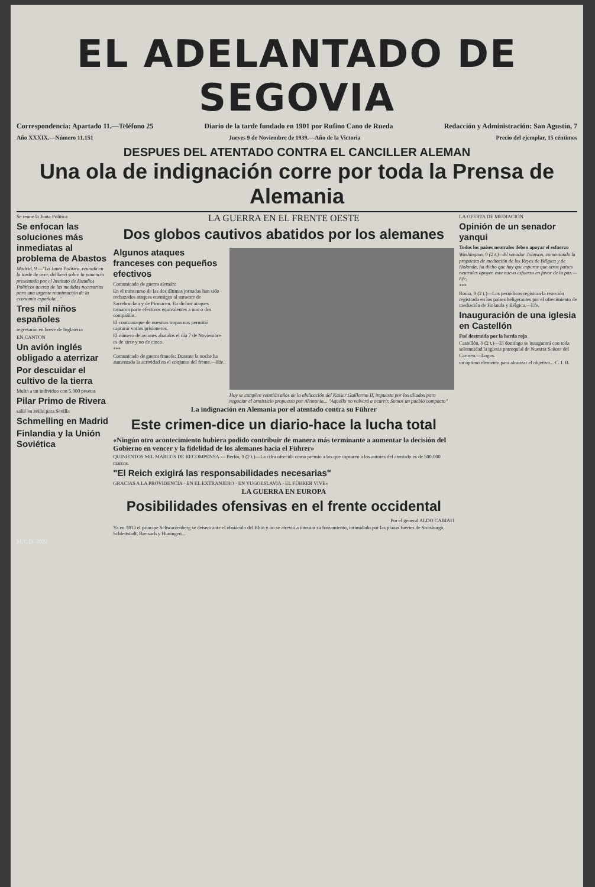EL ADELANTADO DE SEGOVIA
Correspondencia: Apartado 11.—Teléfono 25 Diario de la tarde fundado en 1901 por Rufino Cano de Rueda Redacción y Administración: San Agustín, 7
Año XXXIX.—Número 11.151 Jueves 9 de Noviembre de 1939.—Año de la Victoria Precio del ejemplar, 15 céntimos
DESPUES DEL ATENTADO CONTRA EL CANCILLER ALEMAN
Una ola de indignación corre por toda la Prensa de Alemania
Se reune la Junta Política
Se enfocan las soluciones más inmediatas al problema de Abastos
Madrid, 9.—"La Junta Política, reunida en la tarde de ayer, deliberó sobre la ponencia presentada por el Instituto de Estudios Políticos acerca de las medidas necesarias para una urgente reanimación de la economía española..."
Tres mil niños españoles
regresarán en breve de Inglaterra
EN CANTON
Un avión inglés obligado a aterrizar
Por descuidar el cultivo de la tierra
Multa a un individuo con 5.000 pesetas
Pilar Primo de Rivera
salió en avión para Sevilla
Schmelling en Madrid
Finlandia y la Unión Soviética
LA GUERRA EN EL FRENTE OESTE
Dos globos cautivos abatidos por los alemanes
Algunos ataques franceses con pequeños efectivos
Comunicado de guerra alemán:
En el transcurso de las dos últimas jornadas han sido rechazados ataques enemigos al suroeste de Sarrebrucken y de Pirmacen. En dichos ataques tomaron parte efectivos equivalentes a uno o dos compañías.
El contraataque de nuestras tropas nos permitió capturar varios prisioneros.
El número de aviones abatidos el día 7 de Noviembre es de siete y no de cinco.
***
Comunicado de guerra francés: Durante la noche ha aumentado la actividad en el conjunto del frente.—Efe.
Hoy se cumplen veintiún años de la abdicación del Kaiser Guillermo II, impuesta por los aliados para negociar el armisticio propuesto por Alemania... "Aquello no volverá a ocurrir. Somos un pueblo compacto"
La indignación en Alemania por el atentado contra su Führer
Este crimen-dice un diario-hace la lucha total
«Ningún otro acontecimiento hubiera podido contribuir de manera más terminante a aumentar la decisión del Gobierno en vencer y la fidelidad de los alemanes hacia el Führer»
QUINIENTOS MIL MARCOS DE RECOMPENSA — Berlín, 9 (2 t.)—La cifra ofrecida como premio a los que capturen a los autores del atentado es de 500.000 marcos.
"El Reich exigirá las responsabilidades necesarias"
GRACIAS A LA PROVIDENCIA · EN EL EXTRANJERO · EN YUGOESLAVIA · EL FÜHRER VIVE»
LA GUERRA EN EUROPA
Posibilidades ofensivas en el frente occidental
Por el general ALDO CABIATI
Ya en 1813 el príncipe Schwarzenberg se detuvo ante el obstáculo del Rhin y no se atrevió a intentar su forzamiento, intimidado por las plazas fuertes de Strasburgo, Schlettstadt, Breisach y Huningen...
LA OFERTA DE MEDIACION
Opinión de un senador yanqui
Todos los países neutrales deben apoyar el esfuerzo
Washington, 9 (2 t.)—El senador Johnson, comentando la propuesta de mediación de los Reyes de Bélgica y de Holanda, ha dicho que hay que esperar que otros países neutrales apoyen este nuevo esfuerzo en favor de la paz.—Efe.
***
Roma, 9 (2 t.)—Los periódicos registran la reacción registrada en los países beligerantes por el ofrecimiento de mediación de Holanda y Bélgica.—Efe.
Inauguración de una iglesia en Castellón
Fué destruida por la horda roja
Castellón, 9 (2 t.)—El domingo se inaugurará con toda solemnidad la iglesia parroquial de Nuestra Señora del Carmen.—Logos.
un óptimo elemento para alcanzar el objetivo... C. I. B.
M.C.D. 2022